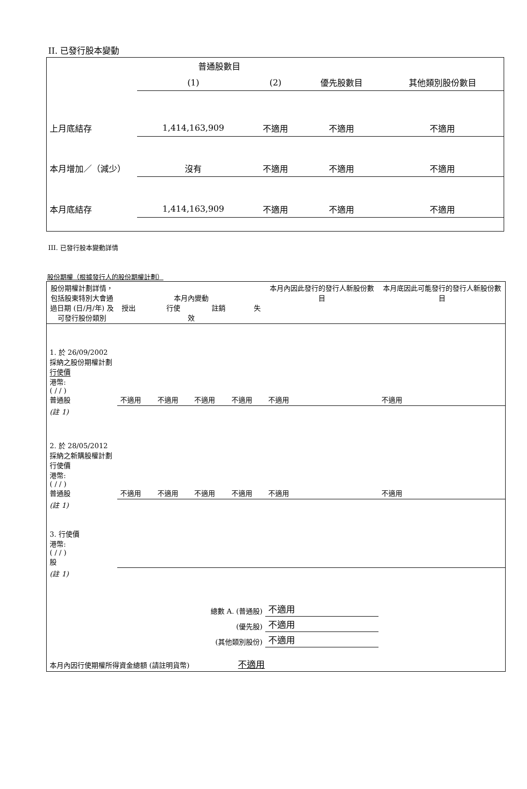II. 已發行股本變動
| | 普通股數目 | | | |
| | (1) | (2) | 優先股數目 | 其他類別股份數目 |
| 上月底結存 | 1,414,163,909 | 不適用 | 不適用 | 不適用 |
| 本月增加／（減少） | 沒有 | 不適用 | 不適用 | 不適用 |
| 本月底結存 | 1,414,163,909 | 不適用 | 不適用 | 不適用 |
III. 已發行股本變動詳情
股份期權（根據發行人的股份期權計劃）
| 股份期權計劃詳情，包括股東特別大會通過日期 (日/月/年) 及可發行股份類別 | 本月內變動 授出 行使 註銷 失效 | | | | 本月內因此發行的發行人新股份數目 | 本月底因此可能發行的發行人新股份數目 |
| 1. 於 26/09/2002 採納之股份期權計劃 行使價 港幣: ( / / ) 普通股 | 不適用 | 不適用 | 不適用 | 不適用 | 不適用 | 不適用 |
| (註 1) | | | | | | |
| 2. 於 28/05/2012 採納之新購股權計劃 行使價 港幣: ( / / ) 普通股 | 不適用 | 不適用 | 不適用 | 不適用 | 不適用 | 不適用 |
| (註 1) | | | | | | |
| 3. 行使價 港幣: ( / / ) 股 | | | | | | |
| (註 1) | | | | | | |
| 總數 A. (普通股) | | | | | 不適用 | |
| (優先股) | | | | | 不適用 | |
| (其他類別股份) | | | | | 不適用 | |
| 本月內因行使期權所得資金總額 (請註明貨幣) 不適用 | | | | | | |